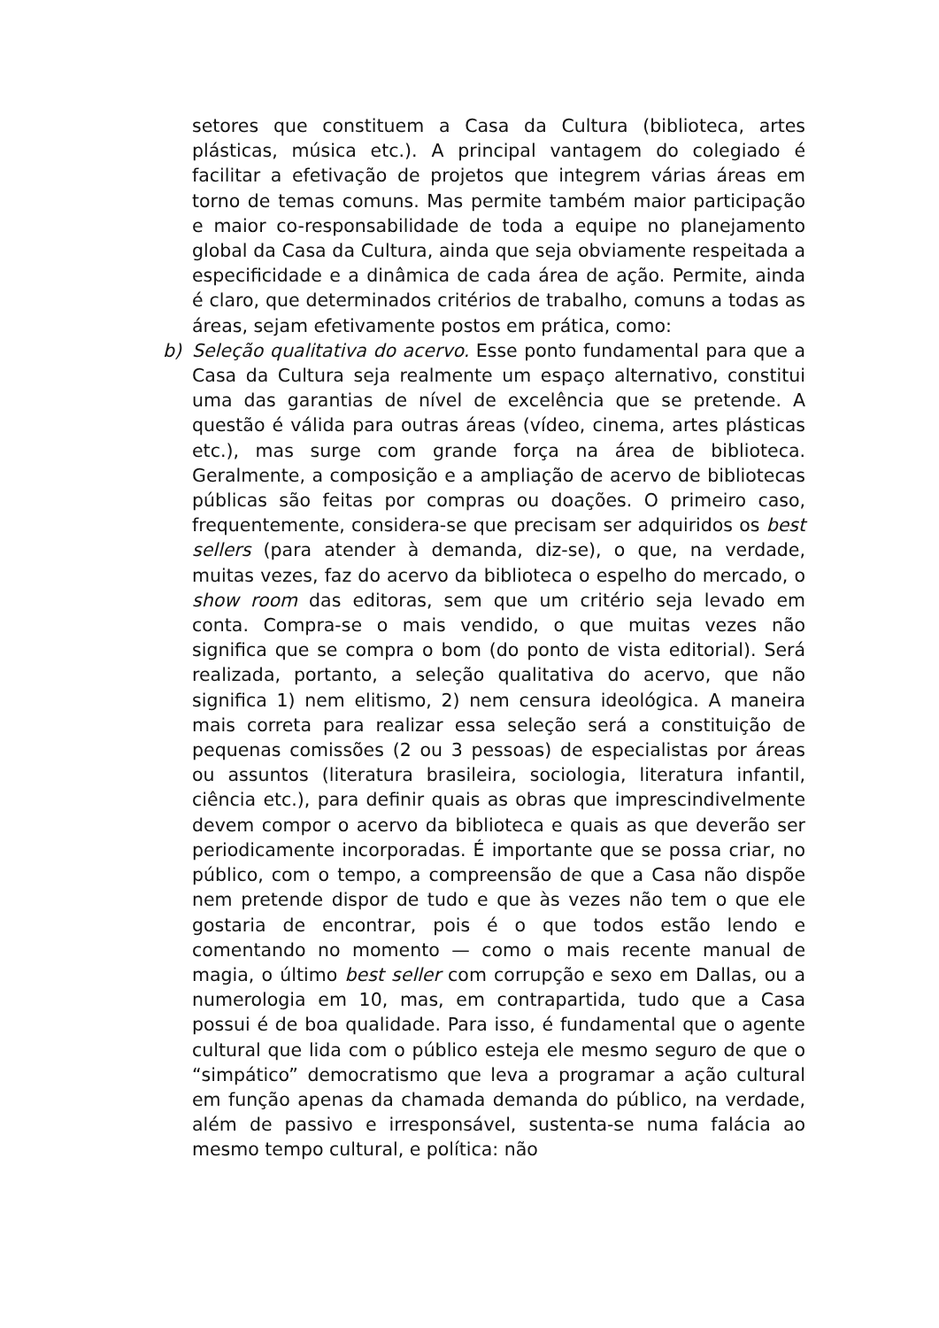setores que constituem a Casa da Cultura (biblioteca, artes plásticas, música etc.). A principal vantagem do colegiado é facilitar a efetivação de projetos que integrem várias áreas em torno de temas comuns. Mas permite também maior participação e maior co-responsabilidade de toda a equipe no planejamento global da Casa da Cultura, ainda que seja obviamente respeitada a especificidade e a dinâmica de cada área de ação. Permite, ainda é claro, que determinados critérios de trabalho, comuns a todas as áreas, sejam efetivamente postos em prática, como:
b) Seleção qualitativa do acervo. Esse ponto fundamental para que a Casa da Cultura seja realmente um espaço alternativo, constitui uma das garantias de nível de excelência que se pretende. A questão é válida para outras áreas (vídeo, cinema, artes plásticas etc.), mas surge com grande força na área de biblioteca. Geralmente, a composição e a ampliação de acervo de bibliotecas públicas são feitas por compras ou doações. O primeiro caso, frequentemente, considera-se que precisam ser adquiridos os best sellers (para atender à demanda, diz-se), o que, na verdade, muitas vezes, faz do acervo da biblioteca o espelho do mercado, o show room das editoras, sem que um critério seja levado em conta. Compra-se o mais vendido, o que muitas vezes não significa que se compra o bom (do ponto de vista editorial). Será realizada, portanto, a seleção qualitativa do acervo, que não significa 1) nem elitismo, 2) nem censura ideológica. A maneira mais correta para realizar essa seleção será a constituição de pequenas comissões (2 ou 3 pessoas) de especialistas por áreas ou assuntos (literatura brasileira, sociologia, literatura infantil, ciência etc.), para definir quais as obras que imprescindivelmente devem compor o acervo da biblioteca e quais as que deverão ser periodicamente incorporadas. É importante que se possa criar, no público, com o tempo, a compreensão de que a Casa não dispõe nem pretende dispor de tudo e que às vezes não tem o que ele gostaria de encontrar, pois é o que todos estão lendo e comentando no momento — como o mais recente manual de magia, o último best seller com corrupção e sexo em Dallas, ou a numerologia em 10, mas, em contrapartida, tudo que a Casa possui é de boa qualidade. Para isso, é fundamental que o agente cultural que lida com o público esteja ele mesmo seguro de que o “simpático” democratismo que leva a programar a ação cultural em função apenas da chamada demanda do público, na verdade, além de passivo e irresponsável, sustenta-se numa falácia ao mesmo tempo cultural, e política: não